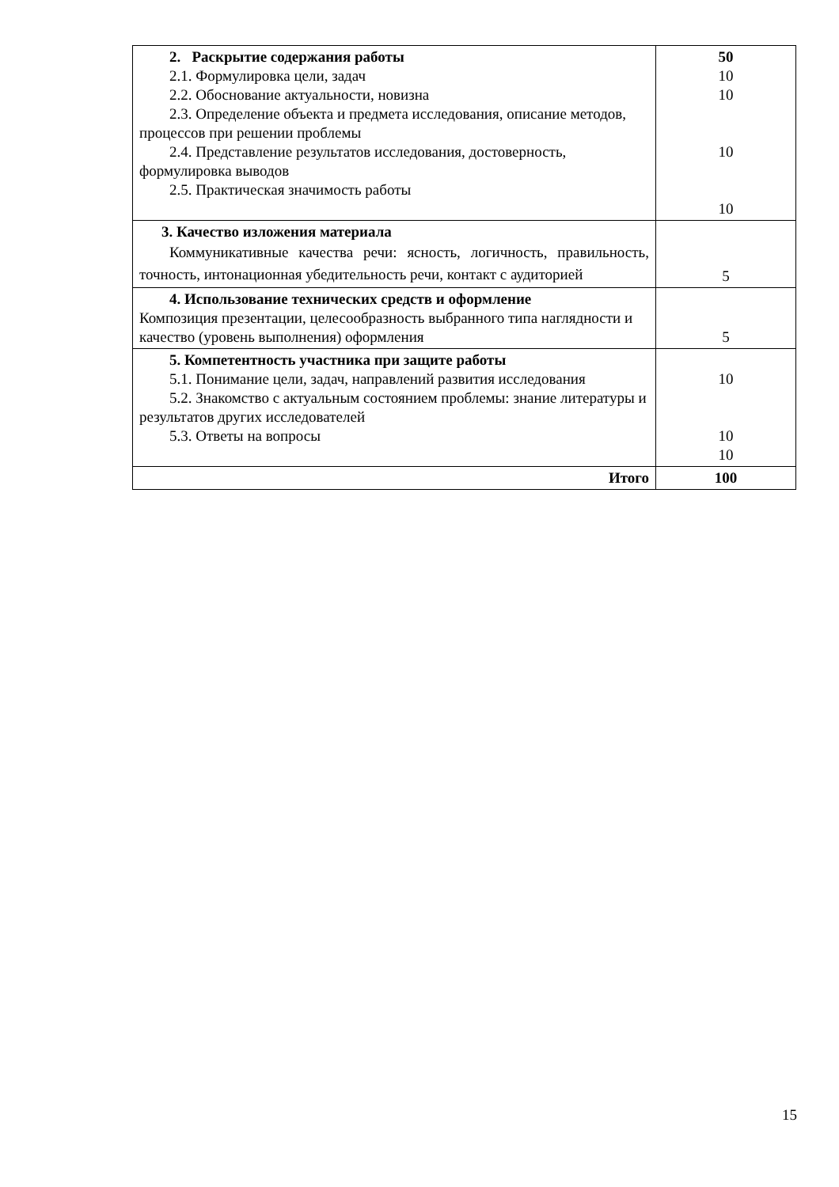| 2. Раскрытие содержания работы 2.1. Формулировка цели, задач 2.2. Обоснование актуальности, новизна 2.3. Определение объекта и предмета исследования, описание методов, процессов при решении проблемы 2.4. Представление результатов исследования, достоверность, формулировка выводов 2.5. Практическая значимость работы | 50 10 10 10 10 |
| 3. Качество изложения материала Коммуникативные качества речи: ясность, логичность, правильность, точность, интонационная убедительность речи, контакт с аудиторией | 5 |
| 4. Использование технических средств и оформление Композиция презентации, целесообразность выбранного типа наглядности и качество (уровень выполнения) оформления | 5 |
| 5. Компетентность участника при защите работы 5.1. Понимание цели, задач, направлений развития исследования 5.2. Знакомство с актуальным состоянием проблемы: знание литературы и результатов других исследователей 5.3. Ответы на вопросы | 10 10 10 |
| Итого | 100 |
15